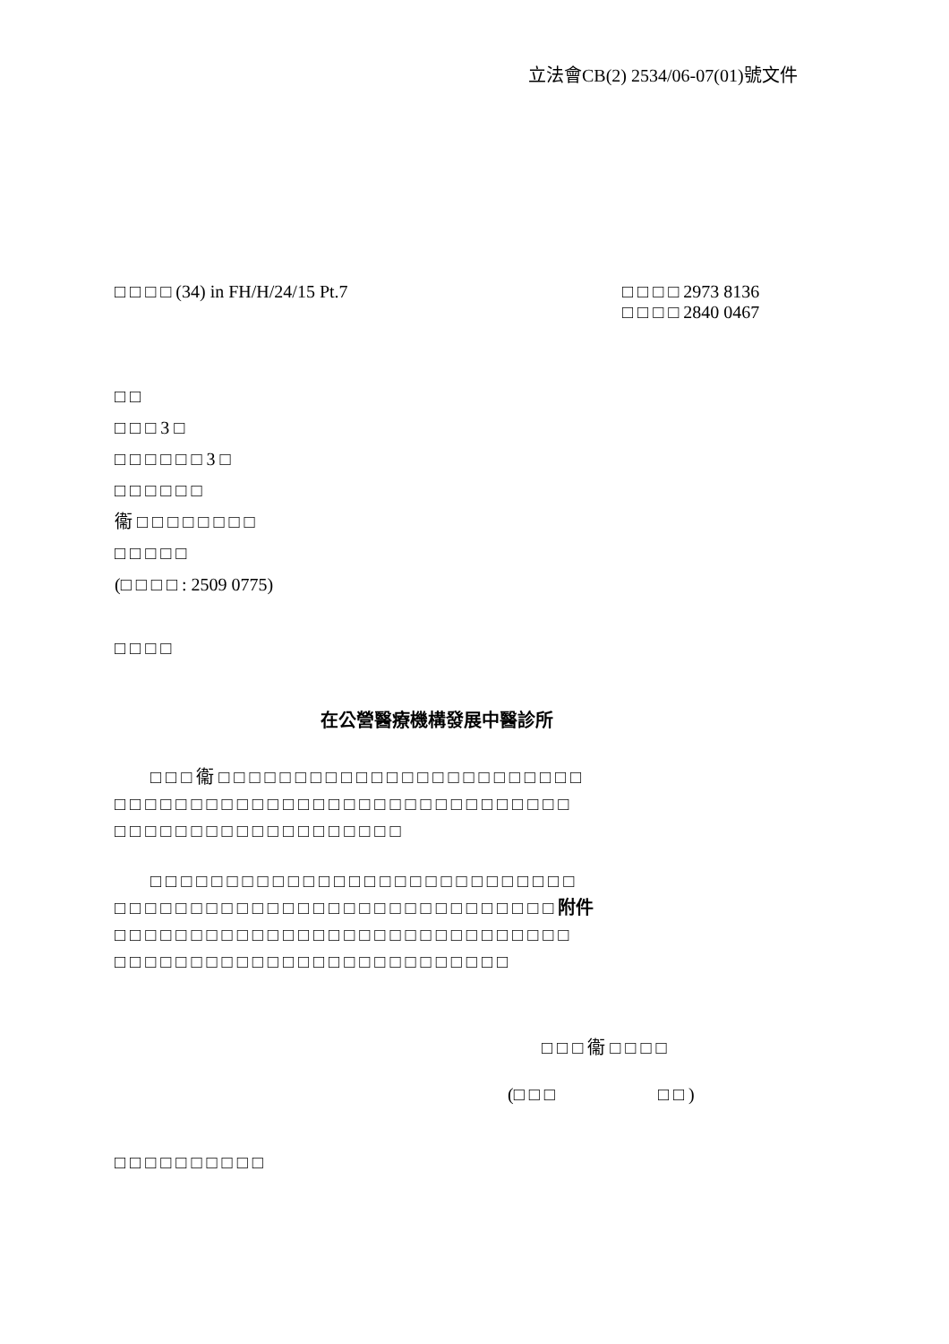立法會CB(2) 2534/06-07(01)號文件
□ □ □ □ (34) in FH/H/24/15 Pt.7
□ □ □ □ 2973 8136
□ □ □ □ 2840 0467
□ □
□ □ □ 3 □
□ □ □ □ □ □ 3 □
□ □ □ □ □ □
衞 □ □ □ □ □ □ □ □
□ □ □ □ □
(□ □ □ □ : 2509 0775)
□ □ □ □
在公營醫療機構發展中醫診所
　　□ □ □ 衞 □ □ □ □ □ □ □ □ □ □ □ □ □ □ □ □ □ □ □ □ □ □ □ □
□ □ □ □ □ □ □ □ □ □ □ □ □ □ □ □ □ □ □ □ □ □ □ □ □ □ □ □ □ □
□ □ □ □ □ □ □ □ □ □ □ □ □ □ □ □ □ □ □
　　□ □ □ □ □ □ □ □ □ □ □ □ □ □ □ □ □ □ □ □ □ □ □ □ □ □ □ □
□ □ □ □ □ □ □ □ □ □ □ □ □ □ □ □ □ □ □ □ □ □ □ □ □ □ □ □ □ 附件
□ □ □ □ □ □ □ □ □ □ □ □ □ □ □ □ □ □ □ □ □ □ □ □ □ □ □ □ □ □
□ □ □ □ □ □ □ □ □ □ □ □ □ □ □ □ □ □ □ □ □ □ □ □ □ □
□ □ □ 衞 □ □ □ □
(□ □ □ □ □ )
□ □ □ □ □ □ □ □ □ □